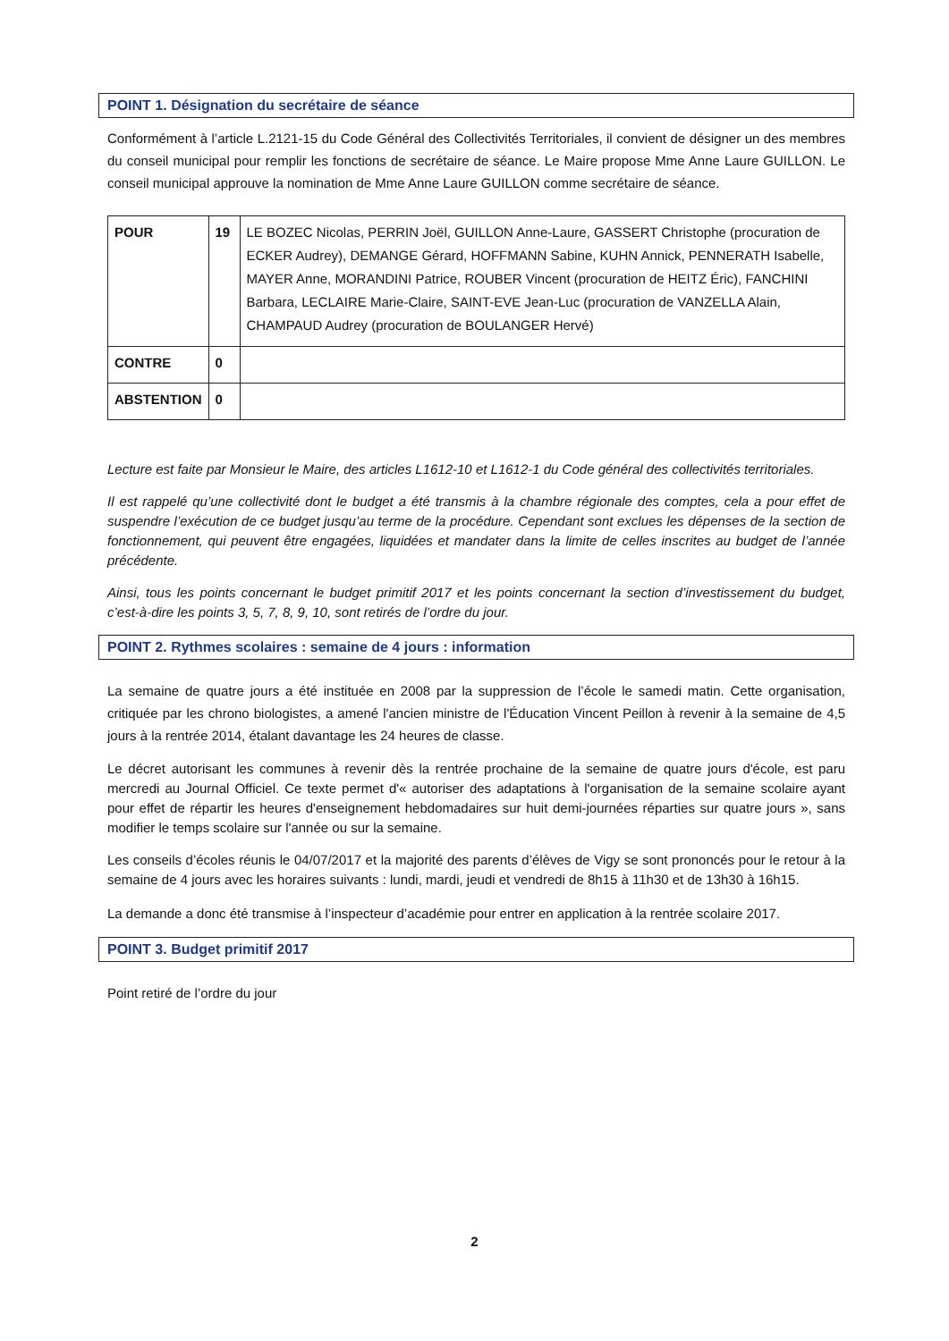POINT 1. Désignation du secrétaire de séance
Conformément à l’article L.2121-15 du Code Général des Collectivités Territoriales, il convient de désigner un des membres du conseil municipal pour remplir les fonctions de secrétaire de séance. Le Maire propose Mme Anne Laure GUILLON. Le conseil municipal approuve la nomination de Mme Anne Laure GUILLON comme secrétaire de séance.
| POUR | 19 | LE BOZEC Nicolas, PERRIN Joël, GUILLON Anne-Laure, GASSERT Christophe (procuration de ECKER Audrey), DEMANGE Gérard, HOFFMANN Sabine, KUHN Annick, PENNERATH Isabelle, MAYER Anne, MORANDINI Patrice, ROUBER Vincent (procuration de HEITZ Éric), FANCHINI Barbara, LECLAIRE Marie-Claire, SAINT-EVE Jean-Luc (procuration de VANZELLA Alain, CHAMPAUD Audrey (procuration de BOULANGER Hervé) |
| CONTRE | 0 | |
| ABSTENTION | 0 | |
Lecture est faite par Monsieur le Maire, des articles L1612-10 et L1612-1 du Code général des collectivités territoriales.
Il est rappelé qu’une collectivité dont le budget a été transmis à la chambre régionale des comptes, cela a pour effet de suspendre l’exécution de ce budget jusqu’au terme de la procédure. Cependant sont exclues les dépenses de la section de fonctionnement, qui peuvent être engagées, liquidées et mandater dans la limite de celles inscrites au budget de l’année précédente.
Ainsi, tous les points concernant le budget primitif 2017 et les points concernant la section d’investissement du budget, c’est-à-dire les points 3, 5, 7, 8, 9, 10, sont retirés de l’ordre du jour.
POINT 2. Rythmes scolaires : semaine de 4 jours : information
La semaine de quatre jours a été instituée en 2008 par la suppression de l’école le samedi matin. Cette organisation, critiquée par les chrono biologistes, a amené l'ancien ministre de l'Éducation Vincent Peillon à revenir à la semaine de 4,5 jours à la rentrée 2014, étalant davantage les 24 heures de classe.
Le décret autorisant les communes à revenir dès la rentrée prochaine de la semaine de quatre jours d'école, est paru mercredi au Journal Officiel. Ce texte permet d'« autoriser des adaptations à l'organisation de la semaine scolaire ayant pour effet de répartir les heures d'enseignement hebdomadaires sur huit demi-journées réparties sur quatre jours », sans modifier le temps scolaire sur l'année ou sur la semaine.
Les conseils d’écoles réunis le 04/07/2017 et la majorité des parents d’élèves de Vigy se sont prononcés pour le retour à la semaine de 4 jours avec les horaires suivants : lundi, mardi, jeudi et vendredi de 8h15 à 11h30 et de 13h30 à 16h15.
La demande a donc été transmise à l’inspecteur d’académie pour entrer en application à la rentrée scolaire 2017.
POINT 3. Budget primitif 2017
Point retiré de l’ordre du jour
2